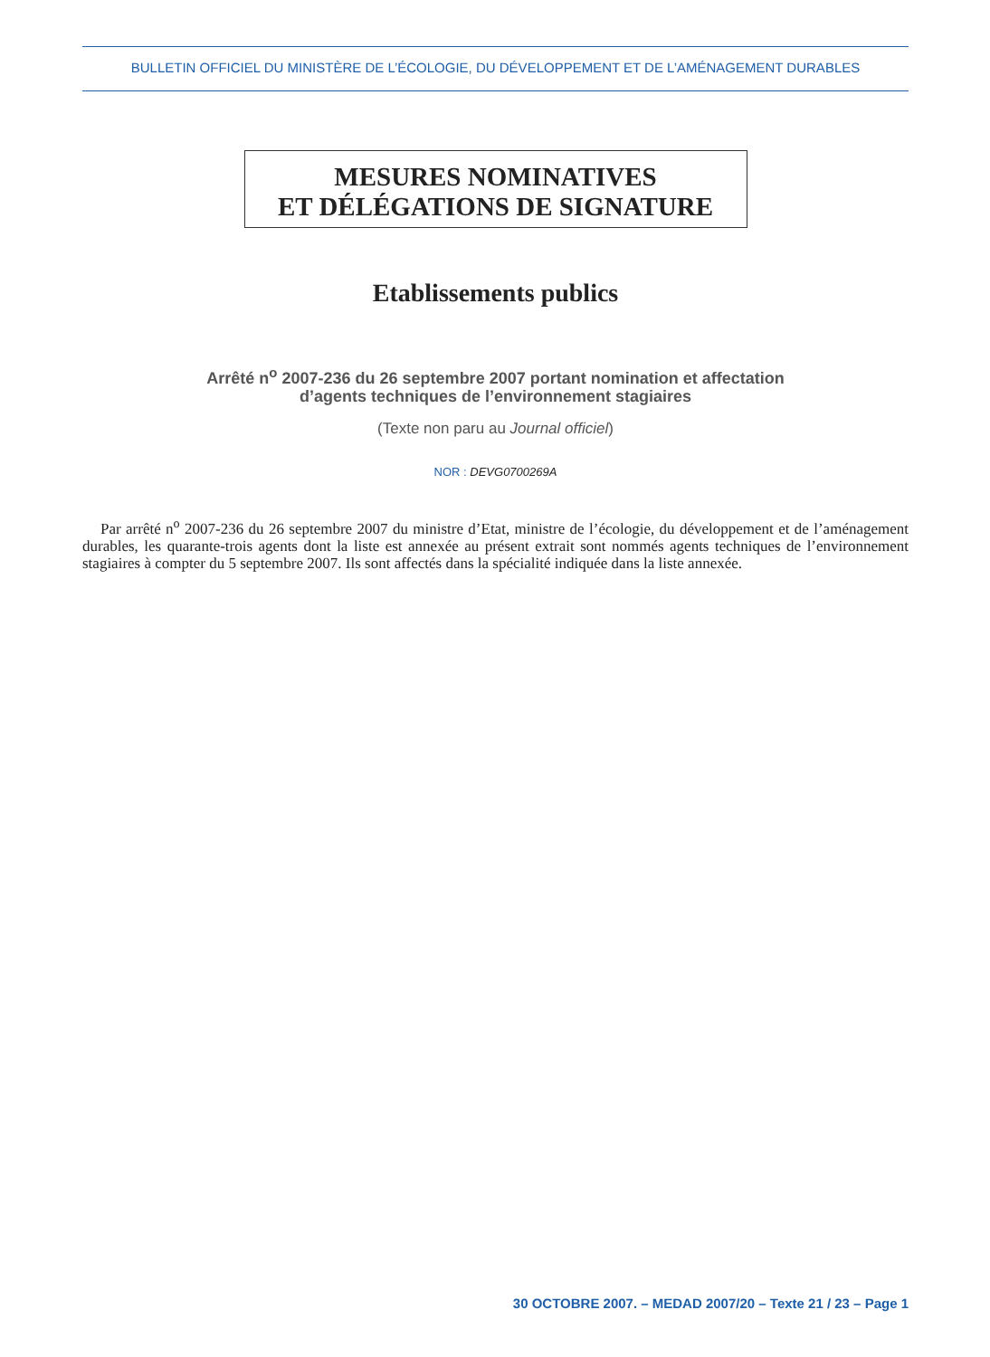BULLETIN OFFICIEL DU MINISTÈRE DE L’ÉCOLOGIE, DU DÉVELOPPEMENT ET DE L’AMÉNAGEMENT DURABLES
MESURES NOMINATIVES
ET DÉLÉGATIONS DE SIGNATURE
Etablissements publics
Arrêté n<sup>o</sup> 2007-236 du 26 septembre 2007 portant nomination et affectation
d’agents techniques de l’environnement stagiaires
(Texte non paru au Journal officiel)
NOR : DEVG0700269A
Par arrêté n<sup>o</sup> 2007-236 du 26 septembre 2007 du ministre d’Etat, ministre de l’écologie, du développement et de l’aménagement durables, les quarante-trois agents dont la liste est annexée au présent extrait sont nommés agents techniques de l’environnement stagiaires à compter du 5 septembre 2007. Ils sont affectés dans la spécialité indiquée dans la liste annexée.
30 OCTOBRE 2007. – MEDAD 2007/20 – Texte 21 / 23 – Page 1